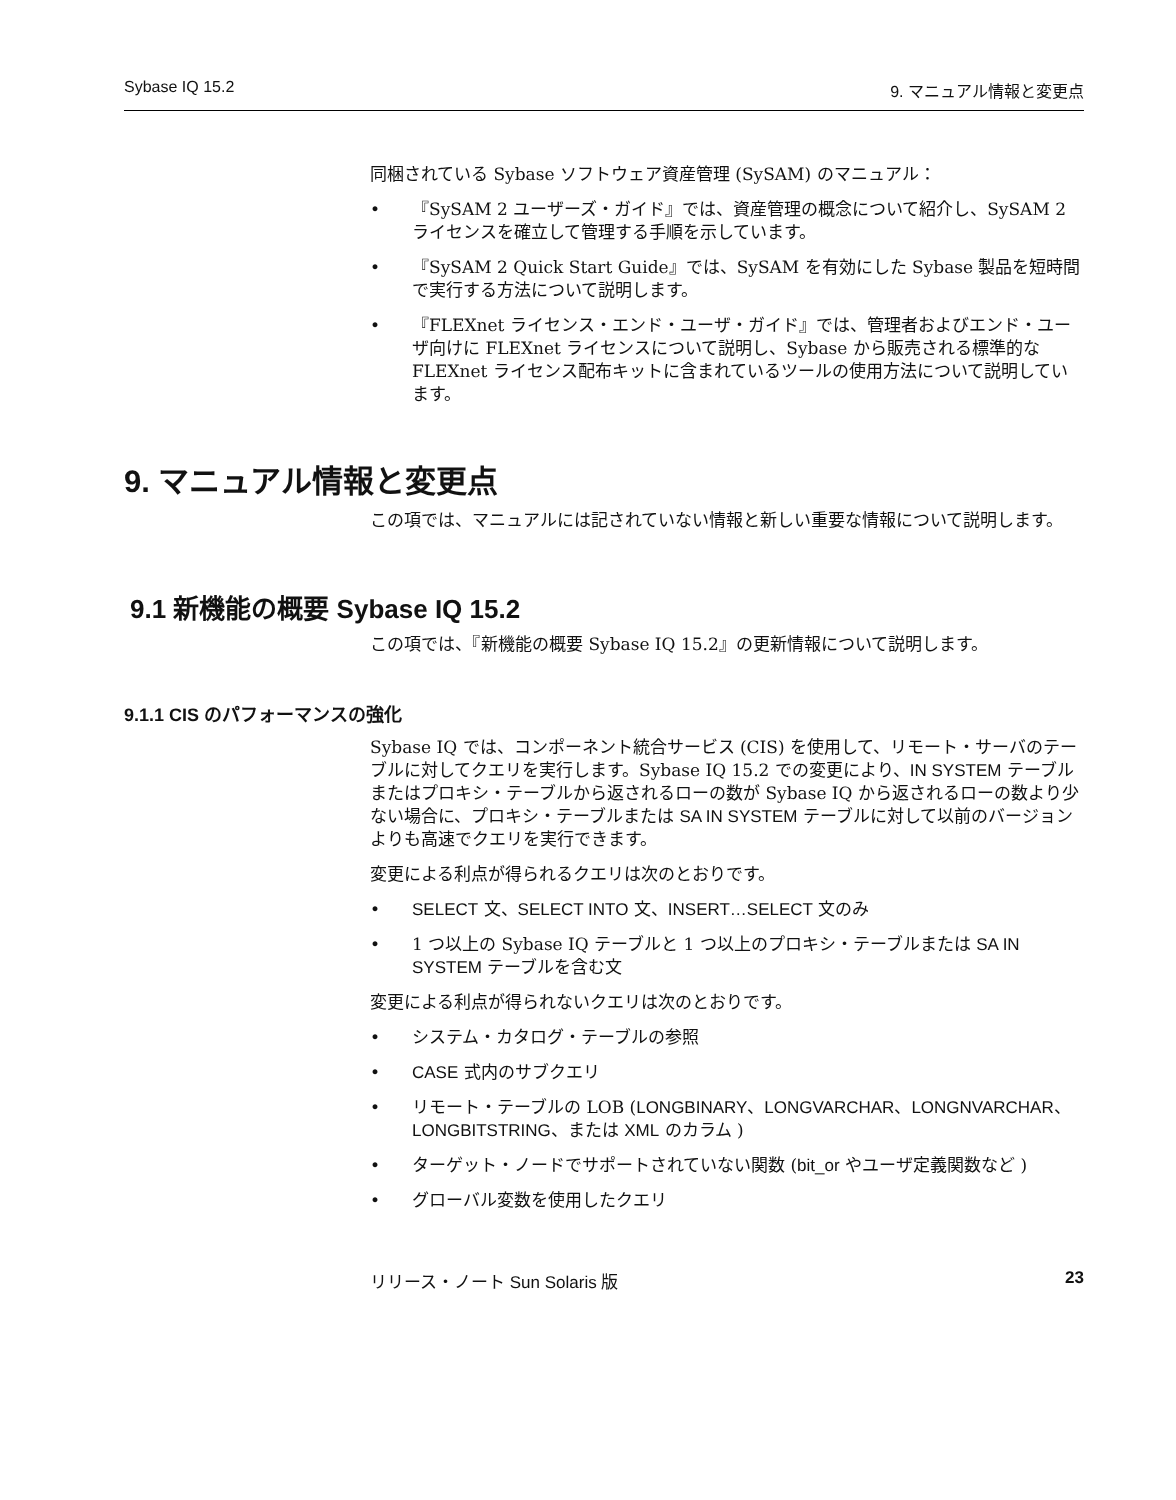Sybase IQ 15.2 9. マニュアル情報と変更点
同梱されている Sybase ソフトウェア資産管理 (SySAM) のマニュアル：
• 『SySAM 2 ユーザーズ・ガイド』では、資産管理の概念について紹介し、SySAM 2 ライセンスを確立して管理する手順を示しています。
• 『SySAM 2 Quick Start Guide』では、SySAM を有効にした Sybase 製品を短時間で実行する方法について説明します。
• 『FLEXnet ライセンス・エンド・ユーザ・ガイド』では、管理者およびエンド・ユーザ向けに FLEXnet ライセンスについて説明し、Sybase から販売される標準的な FLEXnet ライセンス配布キットに含まれているツールの使用方法について説明しています。
9. マニュアル情報と変更点
この項では、マニュアルには記されていない情報と新しい重要な情報について説明します。
9.1 新機能の概要 Sybase IQ 15.2
この項では、『新機能の概要 Sybase IQ 15.2』の更新情報について説明します。
9.1.1 CIS のパフォーマンスの強化
Sybase IQ では、コンポーネント統合サービス (CIS) を使用して、リモート・サーバのテーブルに対してクエリを実行します。Sybase IQ 15.2 での変更により、IN SYSTEM テーブルまたはプロキシ・テーブルから返されるローの数が Sybase IQ から返されるローの数より少ない場合に、プロキシ・テーブルまたは SA IN SYSTEM テーブルに対して以前のバージョンよりも高速でクエリを実行できます。
変更による利点が得られるクエリは次のとおりです。
• SELECT 文、SELECT INTO 文、INSERT…SELECT 文のみ
• 1 つ以上の Sybase IQ テーブルと 1 つ以上のプロキシ・テーブルまたは SA IN SYSTEM テーブルを含む文
変更による利点が得られないクエリは次のとおりです。
• システム・カタログ・テーブルの参照
• CASE 式内のサブクエリ
• リモート・テーブルの LOB (LONGBINARY、LONGVARCHAR、LONGNVARCHAR、LONGBITSTRING、または XML のカラム )
• ターゲット・ノードでサポートされていない関数 (bit_or やユーザ定義関数など )
• グローバル変数を使用したクエリ
リリース・ノート Sun Solaris 版 23